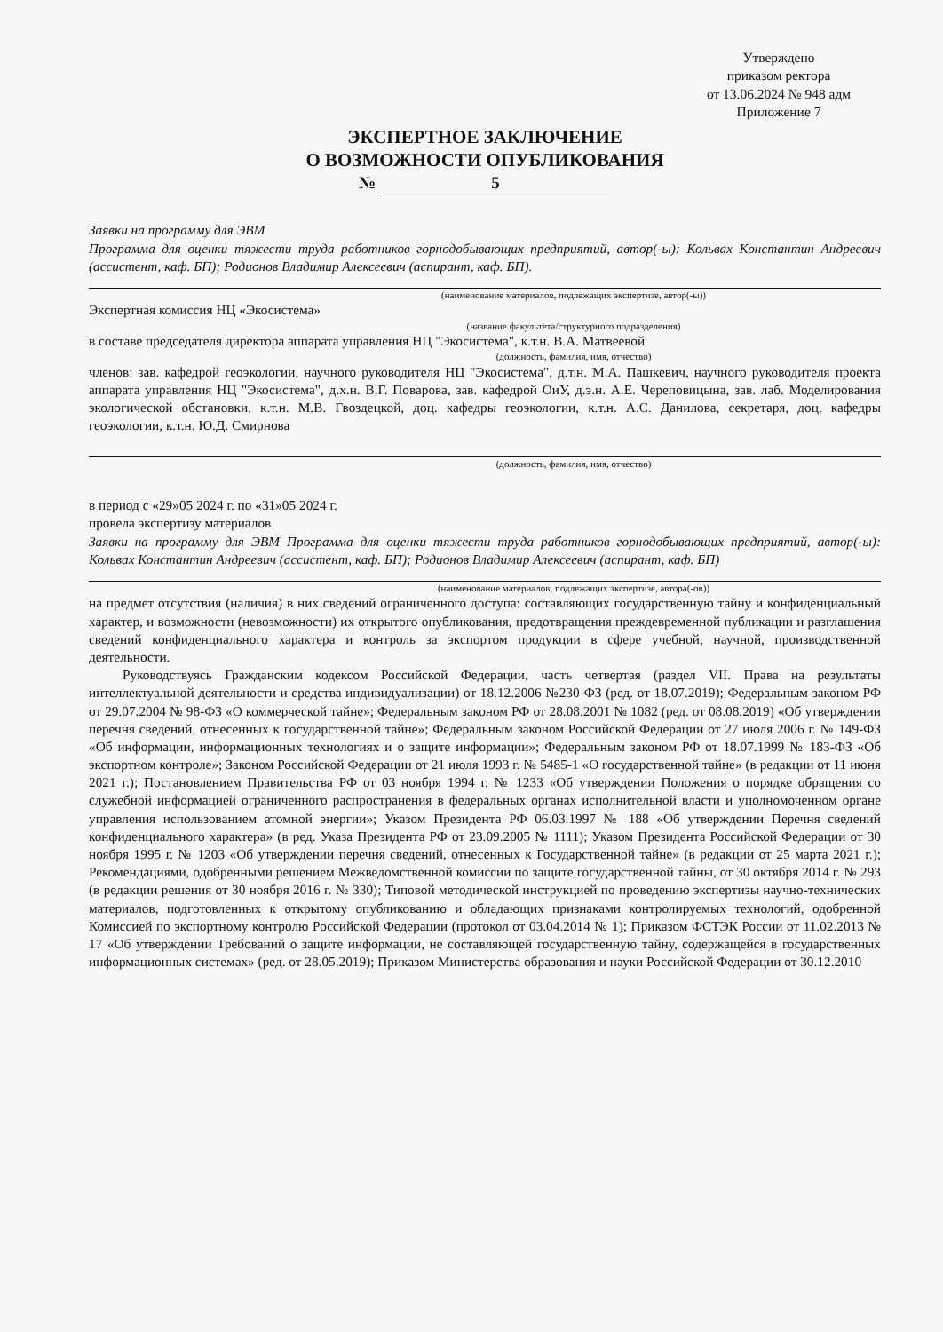Утверждено
приказом ректора
от 13.06.2024 № 948 адм
Приложение 7
ЭКСПЕРТНОЕ ЗАКЛЮЧЕНИЕ
О ВОЗМОЖНОСТИ ОПУБЛИКОВАНИЯ
№ 5
Заявки на программу для ЭВМ
Программа для оценки тяжести труда работников горнодобывающих предприятий, автор(-ы): Кольвах Константин Андреевич (ассистент, каф. БП); Родионов Владимир Алексеевич (аспирант, каф. БП).
(наименование материалов, подлежащих экспертизе, автор(-ы))
Экспертная комиссия НЦ «Экосистема»
(название факультета/структурного подразделения)
в составе председателя директора аппарата управления НЦ "Экосистема", к.т.н. В.А. Матвеевой
(должность, фамилия, имя, отчество)
членов: зав. кафедрой геоэкологии, научного руководителя НЦ "Экосистема", д.т.н. М.А. Пашкевич, научного руководителя проекта аппарата управления НЦ "Экосистема", д.х.н. В.Г. Поварова, зав. кафедрой ОиУ, д.э.н. А.Е. Череповицына, зав. лаб. Моделирования экологической обстановки, к.т.н. М.В. Гвоздецкой, доц. кафедры геоэкологии, к.т.н. А.С. Данилова, секретаря, доц. кафедры геоэкологии, к.т.н. Ю.Д. Смирнова
(должность, фамилия, имя, отчество)
в период с «29»05 2024 г. по «31»05 2024 г.
провела экспертизу материалов
Заявки на программу для ЭВМ Программа для оценки тяжести труда работников горнодобывающих предприятий, автор(-ы): Кольвах Константин Андреевич (ассистент, каф. БП); Родионов Владимир Алексеевич (аспирант, каф. БП)
(наименование материалов, подлежащих экспертизе, автора(-ов))
на предмет отсутствия (наличия) в них сведений ограниченного доступа: составляющих государственную тайну и конфиденциальный характер, и возможности (невозможности) их открытого опубликования, предотвращения преждевременной публикации и разглашения сведений конфиденциального характера и контроль за экспортом продукции в сфере учебной, научной, производственной деятельности.
Руководствуясь Гражданским кодексом Российской Федерации, часть четвертая (раздел VII. Права на результаты интеллектуальной деятельности и средства индивидуализации) от 18.12.2006 №230-ФЗ (ред. от 18.07.2019); Федеральным законом РФ от 29.07.2004 № 98-ФЗ «О коммерческой тайне»; Федеральным законом РФ от 28.08.2001 № 1082 (ред. от 08.08.2019) «Об утверждении перечня сведений, отнесенных к государственной тайне»; Федеральным законом Российской Федерации от 27 июля 2006 г. № 149-ФЗ «Об информации, информационных технологиях и о защите информации»; Федеральным законом РФ от 18.07.1999 № 183-ФЗ «Об экспортном контроле»; Законом Российской Федерации от 21 июля 1993 г. № 5485-1 «О государственной тайне» (в редакции от 11 июня 2021 г.); Постановлением Правительства РФ от 03 ноября 1994 г. № 1233 «Об утверждении Положения о порядке обращения со служебной информацией ограниченного распространения в федеральных органах исполнительной власти и уполномоченном органе управления использованием атомной энергии»; Указом Президента РФ 06.03.1997 № 188 «Об утверждении Перечня сведений конфиденциального характера» (в ред. Указа Президента РФ от 23.09.2005 № 1111); Указом Президента Российской Федерации от 30 ноября 1995 г. № 1203 «Об утверждении перечня сведений, отнесенных к Государственной тайне» (в редакции от 25 марта 2021 г.); Рекомендациями, одобренными решением Межведомственной комиссии по защите государственной тайны, от 30 октября 2014 г. № 293 (в редакции решения от 30 ноября 2016 г. № 330); Типовой методической инструкцией по проведению экспертизы научно-технических материалов, подготовленных к открытому опубликованию и обладающих признаками контролируемых технологий, одобренной Комиссией по экспортному контролю Российской Федерации (протокол от 03.04.2014 № 1); Приказом ФСТЭК России от 11.02.2013 № 17 «Об утверждении Требований о защите информации, не составляющей государственную тайну, содержащейся в государственных информационных системах» (ред. от 28.05.2019); Приказом Министерства образования и науки Российской Федерации от 30.12.2010